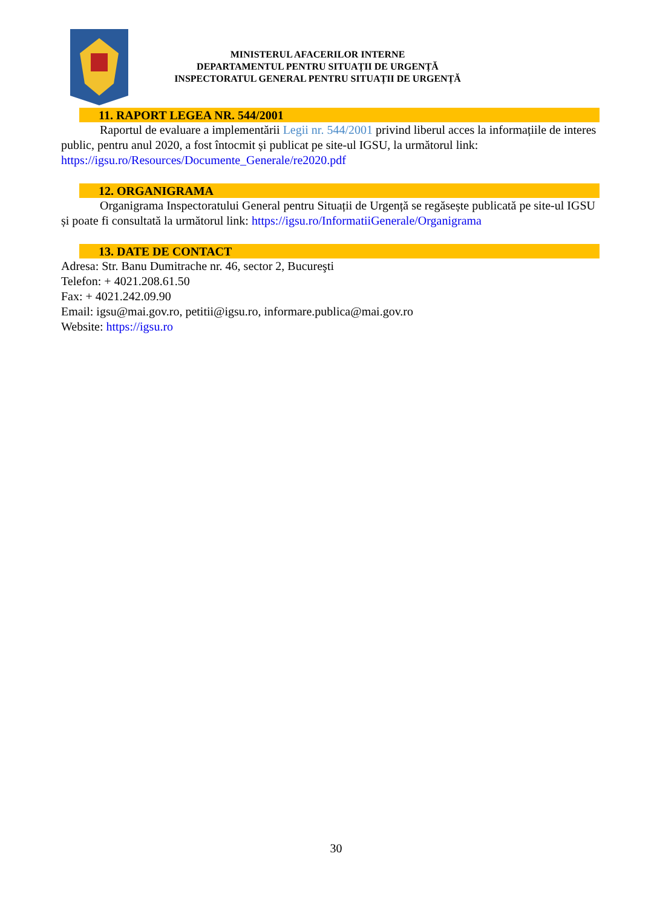MINISTERUL AFACERILOR INTERNE
DEPARTAMENTUL PENTRU SITUAȚII DE URGENȚĂ
INSPECTORATUL GENERAL PENTRU SITUAȚII DE URGENȚĂ
11. RAPORT LEGEA NR. 544/2001
Raportul de evaluare a implementării Legii nr. 544/2001 privind liberul acces la informațiile de interes public, pentru anul 2020, a fost întocmit și publicat pe site-ul IGSU, la următorul link: https://igsu.ro/Resources/Documente_Generale/re2020.pdf
12. ORGANIGRAMA
Organigrama Inspectoratului General pentru Situații de Urgență se regăsește publicată pe site-ul IGSU și poate fi consultată la următorul link: https://igsu.ro/InformatiiGenerale/Organigrama
13. DATE DE CONTACT
Adresa: Str. Banu Dumitrache nr. 46, sector 2, Bucureşti
Telefon: + 4021.208.61.50
Fax: + 4021.242.09.90
Email: igsu@mai.gov.ro, petitii@igsu.ro, informare.publica@mai.gov.ro
Website: https://igsu.ro
30